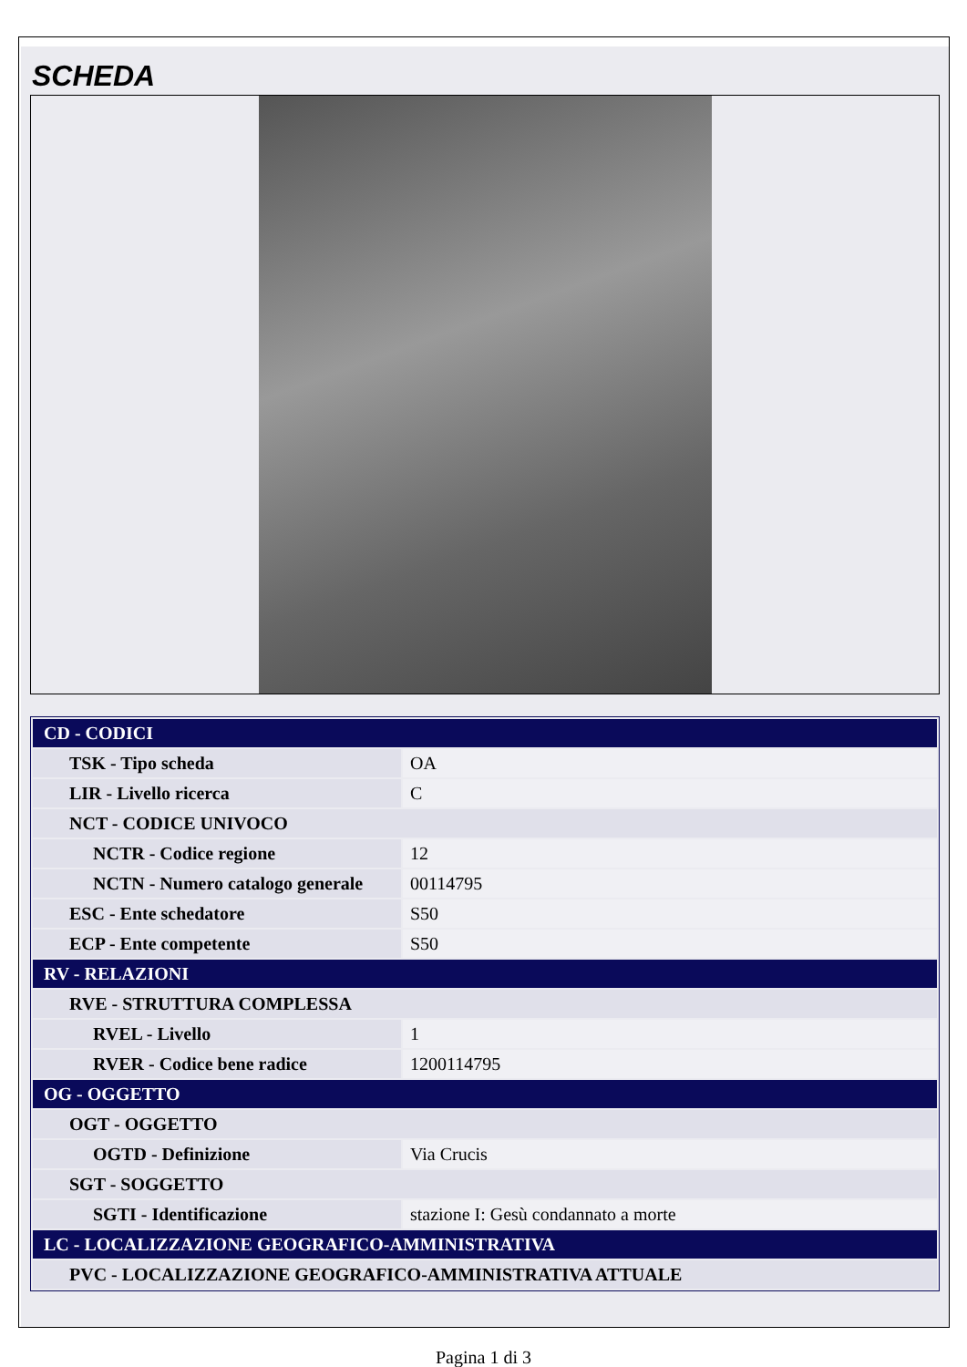SCHEDA
| CD - CODICI | |
| TSK - Tipo scheda | OA |
| LIR - Livello ricerca | C |
| NCT - CODICE UNIVOCO | |
| NCTR - Codice regione | 12 |
| NCTN - Numero catalogo generale | 00114795 |
| ESC - Ente schedatore | S50 |
| ECP - Ente competente | S50 |
| RV - RELAZIONI | |
| RVE - STRUTTURA COMPLESSA | |
| RVEL - Livello | 1 |
| RVER - Codice bene radice | 1200114795 |
| OG - OGGETTO | |
| OGT - OGGETTO | |
| OGTD - Definizione | Via Crucis |
| SGT - SOGGETTO | |
| SGTI - Identificazione | stazione I: Gesù condannato a morte |
| LC - LOCALIZZAZIONE GEOGRAFICO-AMMINISTRATIVA | |
| PVC - LOCALIZZAZIONE GEOGRAFICO-AMMINISTRATIVA ATTUALE | |
Pagina 1 di 3